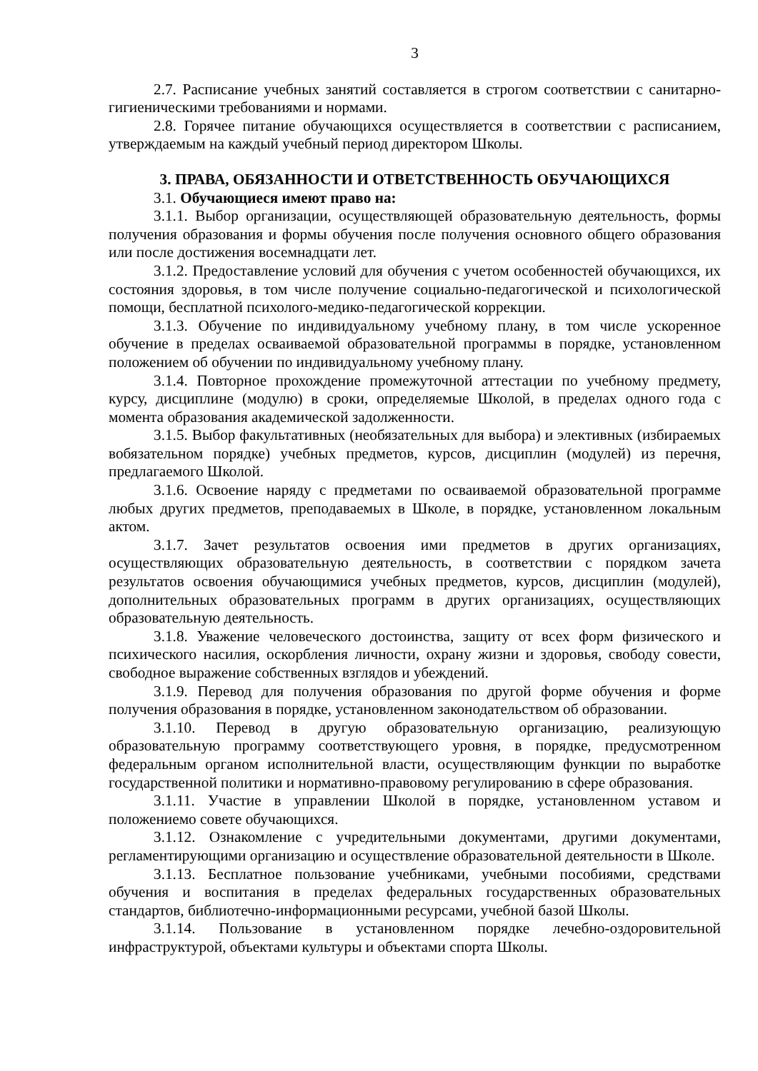3
2.7. Расписание учебных занятий составляется в строгом соответствии с санитарно-гигиеническими требованиями и нормами.
2.8. Горячее питание обучающихся осуществляется в соответствии с расписанием, утверждаемым на каждый учебный период директором Школы.
3. ПРАВА, ОБЯЗАННОСТИ И ОТВЕТСТВЕННОСТЬ ОБУЧАЮЩИХСЯ
3.1. Обучающиеся имеют право на:
3.1.1. Выбор организации, осуществляющей образовательную деятельность, формы получения образования и формы обучения после получения основного общего образования или после достижения восемнадцати лет.
3.1.2. Предоставление условий для обучения с учетом особенностей обучающихся, их состояния здоровья, в том числе получение социально-педагогической и психологической помощи, бесплатной психолого-медико-педагогической коррекции.
3.1.3. Обучение по индивидуальному учебному плану, в том числе ускоренное обучение в пределах осваиваемой образовательной программы в порядке, установленном положением об обучении по индивидуальному учебному плану.
3.1.4. Повторное прохождение промежуточной аттестации по учебному предмету, курсу, дисциплине (модулю) в сроки, определяемые Школой, в пределах одного года с момента образования академической задолженности.
3.1.5. Выбор факультативных (необязательных для выбора) и элективных (избираемых вобязательном порядке) учебных предметов, курсов, дисциплин (модулей) из перечня, предлагаемого Школой.
3.1.6. Освоение наряду с предметами по осваиваемой образовательной программе любых других предметов, преподаваемых в Школе, в порядке, установленном локальным актом.
3.1.7. Зачет результатов освоения ими предметов в других организациях, осуществляющих образовательную деятельность, в соответствии с порядком зачета результатов освоения обучающимися учебных предметов, курсов, дисциплин (модулей), дополнительных образовательных программ в других организациях, осуществляющих образовательную деятельность.
3.1.8. Уважение человеческого достоинства, защиту от всех форм физического и психического насилия, оскорбления личности, охрану жизни и здоровья, свободу совести, свободное выражение собственных взглядов и убеждений.
3.1.9. Перевод для получения образования по другой форме обучения и форме получения образования в порядке, установленном законодательством об образовании.
3.1.10. Перевод в другую образовательную организацию, реализующую образовательную программу соответствующего уровня, в порядке, предусмотренном федеральным органом исполнительной власти, осуществляющим функции по выработке государственной политики и нормативно-правовому регулированию в сфере образования.
3.1.11. Участие в управлении Школой в порядке, установленном уставом и положениемо совете обучающихся.
3.1.12. Ознакомление с учредительными документами, другими документами, регламентирующими организацию и осуществление образовательной деятельности в Школе.
3.1.13. Бесплатное пользование учебниками, учебными пособиями, средствами обучения и воспитания в пределах федеральных государственных образовательных стандартов, библиотечно-информационными ресурсами, учебной базой Школы.
3.1.14. Пользование в установленном порядке лечебно-оздоровительной инфраструктурой, объектами культуры и объектами спорта Школы.